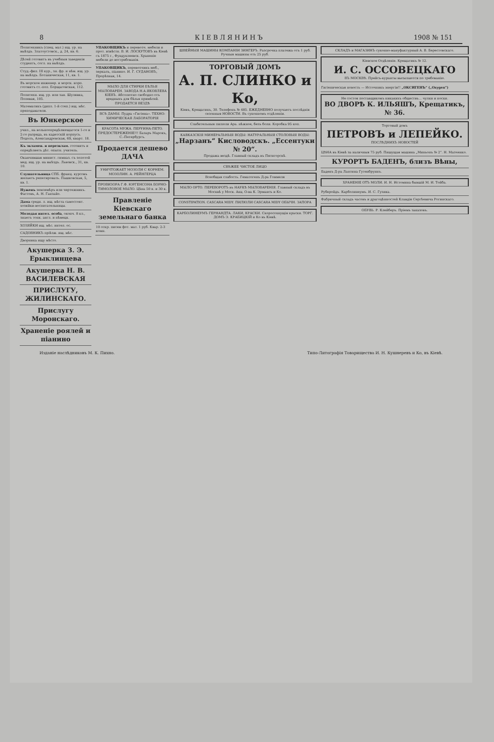8 К І Е В Л Я Н И Н Ъ 1908 № 151
Политехникъ (спец. мат.) ищ. ур. на выѣздъ. Златоустовск., д. 24, кв. 6.
Дѣтей готовитъ въ учебныя заведенія студентъ, согл. на выѣздъ.
Студ.-фил. III кур., зн. фр. и нѣм. ищ. ур. на выѣздъ. Ботаническая, 11, кв. 1.
Въ морское инженер. и морск. корп. готовитъ ст.-пол. Борщаговская, 112.
Политехн. ищ. ур. или зан. Шулявка, Полевая, 105.
Математикъ (дипл. 1-й степ.) ищ. мѣс. преподавателя.
Въ Юнкерское
учил., на вольноопредѣляющагося 1-го и 2-го разряда, въ кадетскій корпусъ. Подолъ, Александровская, 69, кварт. 18.
Къ экзамен. и переэкзам. готовитъ и опредѣляетъ дѣт. опытн. учитель.
Оканчившая минист. гимназ. съ золотой мед. ищ. ур. на выѣздъ. Львовск., 31, кв. 10.
Слушательница СПБ. франц. курсовъ желаетъ репетировать. Пашковская, 5, кв. 1.
Нуженъ землемѣръ или чертежникъ. Фастовъ, А. Н. Ганзайо.
Дама средн. л. ищ. мѣста самостоят. хозяйки-воспитательницы.
Молодая интел. особа, оконч. 8 кл., знаетъ тонк. англ. и нѣмецк.
ХОЗЯЙКИ ищ. мѣс. интел. ос.
САДОВНИКЪ пріѣзж. ищ. мѣс.
Дворника ищу мѣсто.
Акушерка З. Э. Ерыклинцева
Акушерка Н. В. ВАСИЛЕВСКАЯ
ПРИСЛУГУ, ЖИЛИНСКАГО.
Прислугу Моронскаго.
Храненіе роялей и піанино
УПАКОВЩИКЪ и перевозч. мебели и прот. извѣстн. В. И. ЛОСКУТОВЪ въ Кіевѣ съ 1875 г., Фундуклеевск. Храненіе мебели до востребованія.
УПАКОВЩИКЪ, перевозчикъ меб., зеркалъ, піанино. И. Г. СУДАНОВЪ, Прорѣзная, 14.
МЫЛО ДЛЯ СТИРКИ БѢЛЬЯ МЫЛОВАРЕН. ЗАВОДА Н.А.ЯКОВЛЕВА КІЕВЪ. Абсолютно свободно отъ вредныхъ для бѣлья примѣсей. ПРОДАЕТСЯ ВЕЗДѢ
ВСѢ ДАМЫ. Пудра «Гигіена». ТЕХНО-ХИМИЧЕСКАЯ ЛАБОРАТОРІЯ
КРАСОТА МУЖА. ПЕРУИНА-ПЕТО. ПРЕДОСТЕРЕЖЕНІЕ!!! Базаръ Марокъ, С.-Петербургъ.
Продается дешево ДАЧА
УНИЧТОЖАЕТ МОЗОЛИ С КОРНЕМ. МОЗОЛИН. А. РЕЙНГЕРЦА
ПРОВИЗОРА Г.Ф. ЮРГЕНСОНА БОРНО-ТИМОЛОВОЕ МЫЛО. Цѣна 50 к. и 30 к.
Правленіе Кіевскаго земельнаго банка
10 откр. писем фот. мат. 1 руб. Квар. 2-3 комн.
ШВЕЙНЫЯ МАШИНЫ КОМПАНІИ ЗИНГЕРЪ. Разсрочка платежа отъ 1 руб. Ручныя машины отъ 25 руб.
ТОРГОВЫЙ ДОМЪ
А. П. СЛИНКО и Ко,
Кіевъ, Крещатикъ, 30. Телефонъ № 485. ЕЖЕДНЕВНО получаетъ послѣднія сезонныя НОВОСТИ. Въ суконномъ отдѣленіи.
Слабительныя пилюли Ара. нѣжное, безъ боли. Коробка 95 коп.
КАВКАЗСКІЯ МИНЕРАЛЬНЫЯ ВОДЫ: НАТУРАЛЬНЫЯ СТОЛОВЫЯ ВОДЫ:
„Нарзанъ“ Кисловодскъ. „Ессентуки № 20“.
Продажа вездѣ. Главный складъ въ Пятигорскѣ.
СВѢЖЕЕ ЧИСТОЕ ЛИЦО
Всеобщая слабость. Гематогенъ Д-ра Гоммеля
МЫЛО ОРТО. ПЕРЕВОРОТЪ въ НАУКѢ МЫЛОВАРЕНІЯ. Главный складъ въ Москвѣ у Моск. Акц. О-ва К. Эрмансъ и Ко.
CONSTIPATION. CASCARA MIDY. ПИЛЮЛИ CASCARA MIDY ОБЫЧН. ЗАПОРА
КАРБОЛИНЕУМЪ ГЕРНАНДТА. ЛАКИ, КРАСКИ. Скоросохнущія краски. ТОРГ. ДОМЪ Э. КРАБИЦКІЙ и Ко въ Кіевѣ.
СКЛАДЪ и МАГАЗИНЪ суконно-мануфактурный А. В. Берестовскаго.
Кіевское Отдѣленіе. Крещатикъ № 12.
И. С. ОССОВЕЦКАГО
ВЪ МОСКВѢ. Прейсъ-куранты высылаются по требованію.
Гигіеническая новость — Источникъ энергіи!! „ОКСИГЕНЪ“ („Oxygen“)
Не состоя поставщикомъ никакихъ обществъ... чулки и носки.
ВО ДВОРѢ К. ИЛЬЯШЪ, Крещатикъ, № 36.
Торговый домъ
ПЕТРОВЪ и ЛЕПЕЙКО.
ПОСЛѢДНИХЪ НОВОСТЕЙ
ЦѢНА въ Кіевѣ за наличныя 75 руб. Пишущая машина „Миньонъ № 2“. Н. Мазченко.
КУРОРТЪ БАДЕНЪ, близъ Вѣны,
Баденъ Д-ра Лантина Гутенбруннъ.
ХРАНЕНІЕ ОТЪ МОЛИ. И. Н. Истомина бывшій М. И. Тойба.
Руберойдъ. Карболинеумъ. И. С. Гузика.
Фабричный складъ часовъ и драгоцѣнностей Клавдія Сергѣевича Рогинскаго.
ОБУВЬ. Р. Клейберъ. Пріемъ заказовъ.
Изданіе наслѣдниковъ М. К. Пихно. Типо-Литографія Товарищества И. Н. Кушнеревъ и Ко, въ Кіевѣ.